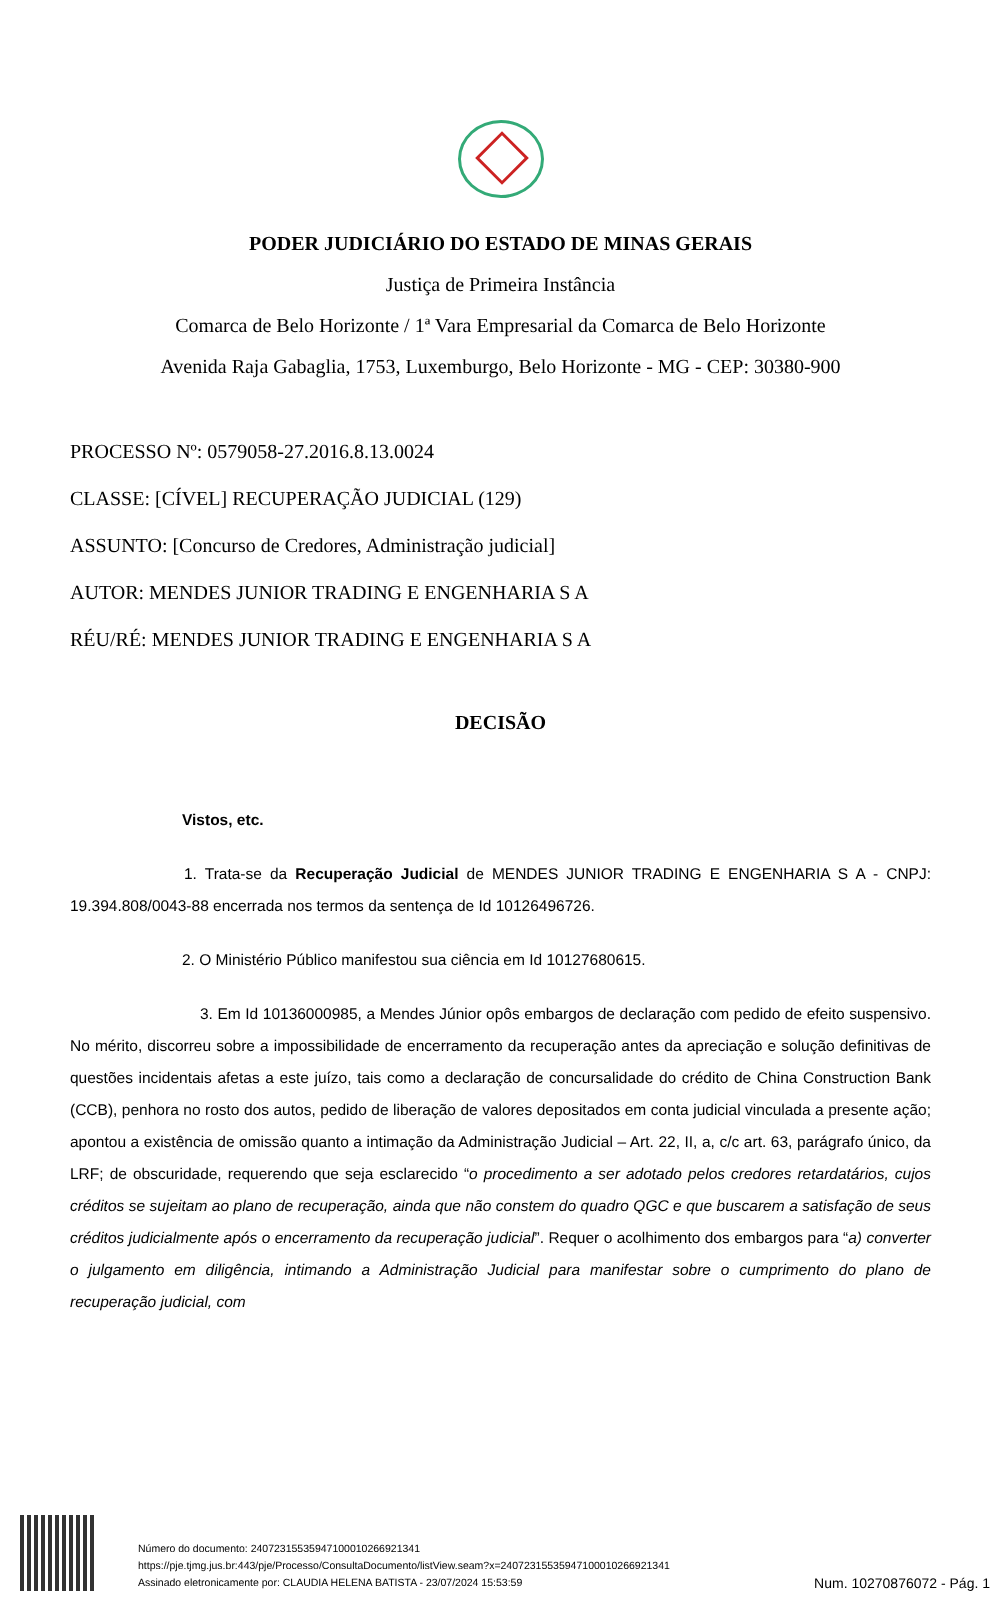PODER JUDICIÁRIO DO ESTADO DE MINAS GERAIS
Justiça de Primeira Instância
Comarca de Belo Horizonte / 1ª Vara Empresarial da Comarca de Belo Horizonte
Avenida Raja Gabaglia, 1753, Luxemburgo, Belo Horizonte - MG - CEP: 30380-900
PROCESSO Nº: 0579058-27.2016.8.13.0024
CLASSE: [CÍVEL] RECUPERAÇÃO JUDICIAL (129)
ASSUNTO: [Concurso de Credores, Administração judicial]
AUTOR: MENDES JUNIOR TRADING E ENGENHARIA S A
RÉU/RÉ: MENDES JUNIOR TRADING E ENGENHARIA S A
DECISÃO
Vistos, etc.
1. Trata-se da Recuperação Judicial de MENDES JUNIOR TRADING E ENGENHARIA S A - CNPJ: 19.394.808/0043-88 encerrada nos termos da sentença de Id 10126496726.
2. O Ministério Público manifestou sua ciência em Id 10127680615.
3. Em Id 10136000985, a Mendes Júnior opôs embargos de declaração com pedido de efeito suspensivo. No mérito, discorreu sobre a impossibilidade de encerramento da recuperação antes da apreciação e solução definitivas de questões incidentais afetas a este juízo, tais como a declaração de concursalidade do crédito de China Construction Bank (CCB), penhora no rosto dos autos, pedido de liberação de valores depositados em conta judicial vinculada a presente ação; apontou a existência de omissão quanto a intimação da Administração Judicial – Art. 22, II, a, c/c art. 63, parágrafo único, da LRF; de obscuridade, requerendo que seja esclarecido “o procedimento a ser adotado pelos credores retardatários, cujos créditos se sujeitam ao plano de recuperação, ainda que não constem do quadro QGC e que buscarem a satisfação de seus créditos judicialmente após o encerramento da recuperação judicial”. Requer o acolhimento dos embargos para “a) converter o julgamento em diligência, intimando a Administração Judicial para manifestar sobre o cumprimento do plano de recuperação judicial, com
Número do documento: 24072315535947100010266921341
https://pje.tjmg.jus.br:443/pje/Processo/ConsultaDocumento/listView.seam?x=24072315535947100010266921341
Assinado eletronicamente por: CLAUDIA HELENA BATISTA - 23/07/2024 15:53:59
Num. 10270876072 - Pág. 1